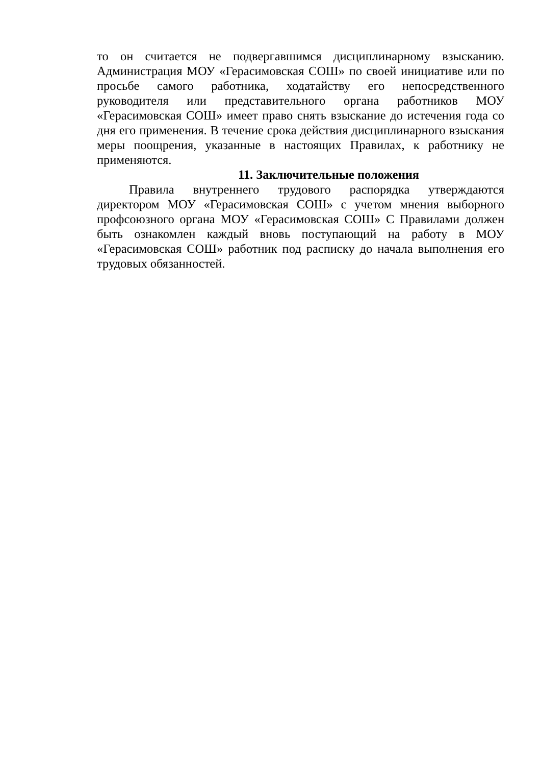то он считается не подвергавшимся дисциплинарному взысканию. Администрация МОУ «Герасимовская СОШ» по своей инициативе или по просьбе самого работника, ходатайству его непосредственного руководителя или представительного органа работников МОУ «Герасимовская СОШ» имеет право снять взыскание до истечения года со дня его применения. В течение срока действия дисциплинарного взыскания меры поощрения, указанные в настоящих Правилах, к работнику не применяются.
11. Заключительные положения
Правила внутреннего трудового распорядка утверждаются директором МОУ «Герасимовская СОШ» с учетом мнения выборного профсоюзного органа МОУ «Герасимовская СОШ» С Правилами должен быть ознакомлен каждый вновь поступающий на работу в МОУ «Герасимовская СОШ» работник под расписку до начала выполнения его трудовых обязанностей.